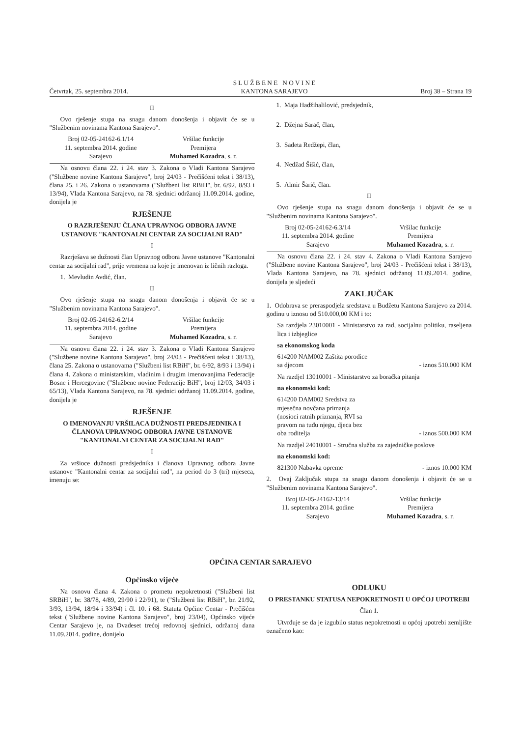Četvrtak, 25. septembra 2014. S L U Ž B E N E N O V I N E
KANTONA SARAJEVO Broj 38 – Strana 19
II
Ovo rješenje stupa na snagu danom donošenja i objavit će se u "Službenim novinama Kantona Sarajevo".
Broj 02-05-24162-6.1/14
11. septembra 2014. godine
Sarajevo
Vršilac funkcije
Premijera
Muhamed Kozadra, s. r.
Na osnovu člana 22. i 24. stav 3. Zakona o Vladi Kantona Sarajevo ("Službene novine Kantona Sarajevo", broj 24/03 - Prečišćeni tekst i 38/13), člana 25. i 26. Zakona o ustanovama ("Službeni list RBiH", br. 6/92, 8/93 i 13/94), Vlada Kantona Sarajevo, na 78. sjednici održanoj 11.09.2014. godine, donijela je
RJEŠENJE
O RAZRJEŠENJU ČLANA UPRAVNOG ODBORA JAVNE USTANOVE "KANTONALNI CENTAR ZA SOCIJALNI RAD"
I
Razrješava se dužnosti član Upravnog odbora Javne ustanove "Kantonalni centar za socijalni rad", prije vremena na koje je imenovan iz ličnih razloga.
1. Mevludin Avdić, član.
II
Ovo rješenje stupa na snagu danom donošenja i objavit će se u "Službenim novinama Kantona Sarajevo".
Broj 02-05-24162-6.2/14
11. septembra 2014. godine
Sarajevo
Vršilac funkcije
Premijera
Muhamed Kozadra, s. r.
Na osnovu člana 22. i 24. stav 3. Zakona o Vladi Kantona Sarajevo ("Službene novine Kantona Sarajevo", broj 24/03 - Prečišćeni tekst i 38/13), člana 25. Zakona o ustanovama ("Službeni list RBiH", br. 6/92, 8/93 i 13/94) i člana 4. Zakona o ministarskim, vladinim i drugim imenovanjima Federacije Bosne i Hercegovine ("Službene novine Federacije BiH", broj 12/03, 34/03 i 65/13), Vlada Kantona Sarajevo, na 78. sjednici održanoj 11.09.2014. godine, donijela je
RJEŠENJE
O IMENOVANJU VRŠILACA DUŽNOSTI PREDSJEDNIKA I ČLANOVA UPRAVNOG ODBORA JAVNE USTANOVE "KANTONALNI CENTAR ZA SOCIJALNI RAD"
I
Za vršioce dužnosti predsjednika i članova Upravnog odbora Javne ustanove "Kantonalni centar za socijalni rad", na period do 3 (tri) mjeseca, imenuju se:
1. Maja Hadžihalilović, predsjednik,
2. Džejna Sarač, član,
3. Sadeta Redžepi, član,
4. Nedžad Šišić, član,
5. Almir Šarić, član.
II
Ovo rješenje stupa na snagu danom donošenja i objavit će se u "Službenim novinama Kantona Sarajevo".
Broj 02-05-24162-6.3/14
11. septembra 2014. godine
Sarajevo
Vršilac funkcije
Premijera
Muhamed Kozadra, s. r.
Na osnovu člana 22. i 24. stav 4. Zakona o Vladi Kantona Sarajevo ("Službene novine Kantona Sarajevo", broj 24/03 - Prečišćeni tekst i 38/13), Vlada Kantona Sarajevo, na 78. sjednici održanoj 11.09.2014. godine, donijela je sljedeći
ZAKLJUČAK
1. Odobrava se preraspodjela sredstava u Budžetu Kantona Sarajevo za 2014. godinu u iznosu od 510.000,00 KM i to:
Sa razdjela 23010001 - Ministarstvo za rad, socijalnu politiku, raseljena lica i izbjeglice
sa ekonomskog koda
614200 NAM002 Zaštita porodice
sa djecom - iznos 510.000 KM
Na razdjel 13010001 - Ministarstvo za boračka pitanja
na ekonomski kod:
614200 DAM002 Sredstva za
mjesečna novčana primanja
(nosioci ratnih priznanja, RVI sa
pravom na tuđu njegu, djeca bez
oba roditelja - iznos 500.000 KM
Na razdjel 24010001 - Stručna služba za zajedničke poslove
na ekonomski kod:
821300 Nabavka opreme - iznos 10.000 KM
2. Ovaj Zaključak stupa na snagu danom donošenja i objavit će se u "Službenim novinama Kantona Sarajevo".
Broj 02-05-24162-13/14
11. septembra 2014. godine
Sarajevo
Vršilac funkcije
Premijera
Muhamed Kozadra, s. r.
OPĆINA CENTAR SARAJEVO
Općinsko vijeće
Na osnovu člana 4. Zakona o prometu nepokretnosti ("Službeni list SRBiH", br. 38/78, 4/89, 29/90 i 22/91), te ("Službeni list RBiH", br. 21/92, 3/93, 13/94, 18/94 i 33/94) i čl. 10. i 68. Statuta Općine Centar - Prečišćen tekst ("Službene novine Kantona Sarajevo", broj 23/04), Općinsko vijeće Centar Sarajevo je, na Dvadeset trećoj redovnoj sjednici, održanoj dana 11.09.2014. godine, donijelo
ODLUKU
O PRESTANKU STATUSA NEPOKRETNOSTI U OPĆOJ UPOTREBI
Član 1.
Utvrđuje se da je izgubilo status nepokretnosti u općoj upotrebi zemljište označeno kao: